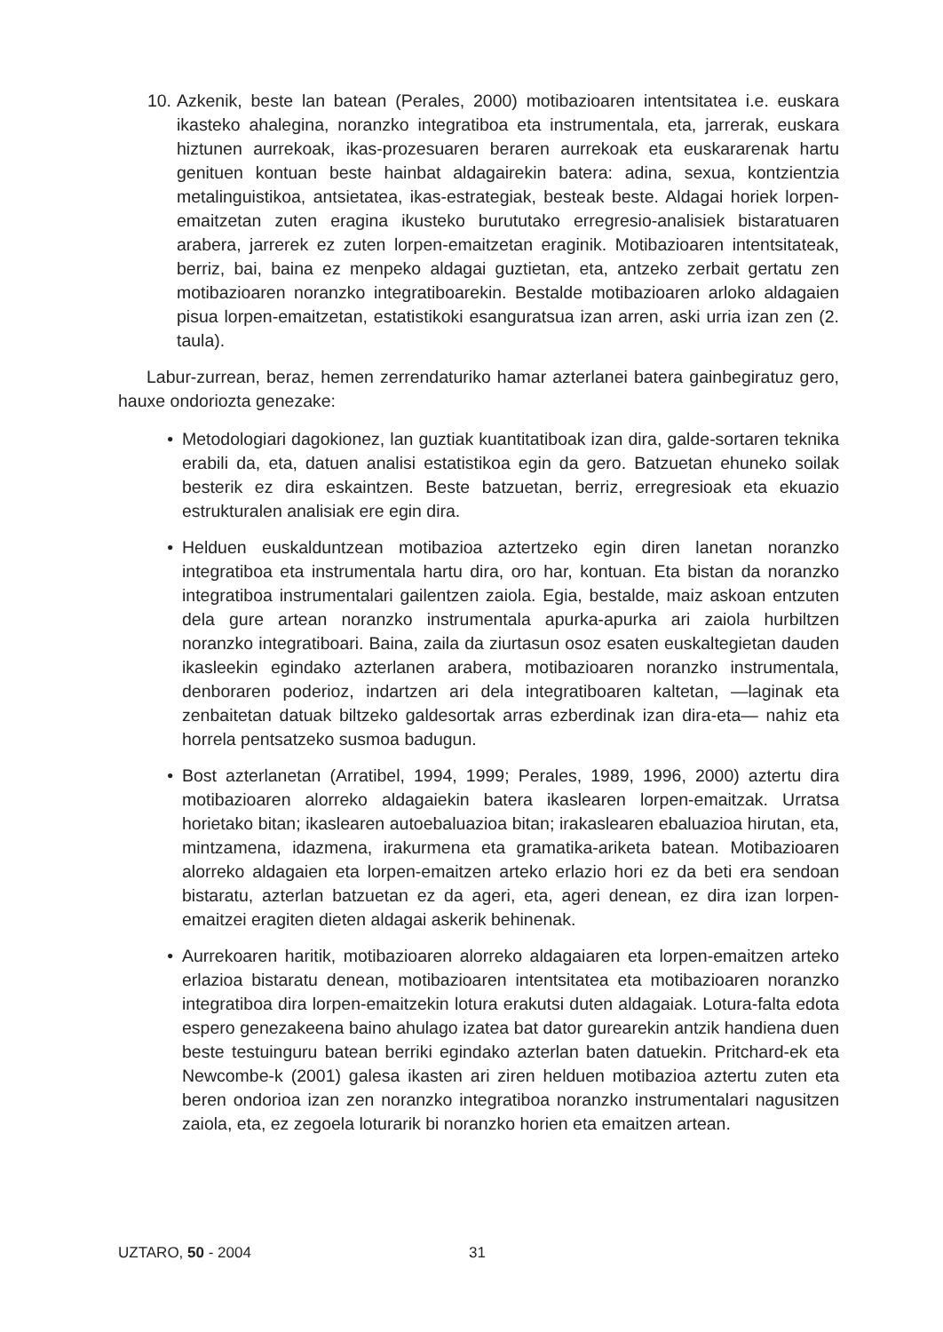10. Azkenik, beste lan batean (Perales, 2000) motibazioaren intentsitatea i.e. euskara ikasteko ahalegina, noranzko integratiboa eta instrumentala, eta, jarrerak, euskara hiztunen aurrekoak, ikas-prozesuaren beraren aurrekoak eta euskararenak hartu genituen kontuan beste hainbat aldagairekin batera: adina, sexua, kontzientzia metalinguistikoa, antsietatea, ikas-estrategiak, besteak beste. Aldagai horiek lorpen-emaitzetan zuten eragina ikusteko burututako erregresio-analisiek bistaratuaren arabera, jarrerek ez zuten lorpen-emaitzetan eraginik. Motibazioaren intentsitateak, berriz, bai, baina ez menpeko aldagai guztietan, eta, antzeko zerbait gertatu zen motibazioaren noranzko integratiboarekin. Bestalde motibazioaren arloko aldagaien pisua lorpen-emaitzetan, estatistikoki esanguratsua izan arren, aski urria izan zen (2. taula).
Labur-zurrean, beraz, hemen zerrendaturiko hamar azterlanei batera gainbegiratuz gero, hauxe ondoriozta genezake:
• Metodologiari dagokionez, lan guztiak kuantitatiboak izan dira, galde-sortaren teknika erabili da, eta, datuen analisi estatistikoa egin da gero. Batzuetan ehuneko soilak besterik ez dira eskaintzen. Beste batzuetan, berriz, erregresioak eta ekuazio estrukturalen analisiak ere egin dira.
• Helduen euskalduntzean motibazioa aztertzeko egin diren lanetan noranzko integratiboa eta instrumentala hartu dira, oro har, kontuan. Eta bistan da noranzko integratiboa instrumentalari gailentzen zaiola. Egia, bestalde, maiz askoan entzuten dela gure artean noranzko instrumentala apurka-apurka ari zaiola hurbiltzen noranzko integratiboari. Baina, zaila da ziurtasun osoz esaten euskaltegietan dauden ikasleekin egindako azterlanen arabera, motibazioaren noranzko instrumentala, denboraren poderioz, indartzen ari dela integratiboaren kaltetan, —laginak eta zenbaitetan datuak biltzeko galdesortak arras ezberdinak izan dira-eta— nahiz eta horrela pentsatzeko susmoa badugun.
• Bost azterlanetan (Arratibel, 1994, 1999; Perales, 1989, 1996, 2000) aztertu dira motibazioaren alorreko aldagaiekin batera ikaslearen lorpen-emaitzak. Urratsa horietako bitan; ikaslearen autoebaluazioa bitan; irakaslearen ebaluazioa hirutan, eta, mintzamena, idazmena, irakurmena eta gramatika-ariketa batean. Motibazioaren alorreko aldagaien eta lorpen-emaitzen arteko erlazio hori ez da beti era sendoan bistaratu, azterlan batzuetan ez da ageri, eta, ageri denean, ez dira izan lorpen-emaitzei eragiten dieten aldagai askerik behinenak.
• Aurrekoaren haritik, motibazioaren alorreko aldagaiaren eta lorpen-emaitzen arteko erlazioa bistaratu denean, motibazioaren intentsitatea eta motibazioaren noranzko integratiboa dira lorpen-emaitzekin lotura erakutsi duten aldagaiak. Lotura-falta edota espero genezakeena baino ahulago izatea bat dator gurearekin antzik handiena duen beste testuinguru batean berriki egindako azterlan baten datuekin. Pritchard-ek eta Newcombe-k (2001) galesa ikasten ari ziren helduen motibazioa aztertu zuten eta beren ondorioa izan zen noranzko integratiboa noranzko instrumentalari nagusitzen zaiola, eta, ez zegoela loturarik bi noranzko horien eta emaitzen artean.
UZTARO, 50 - 2004 31